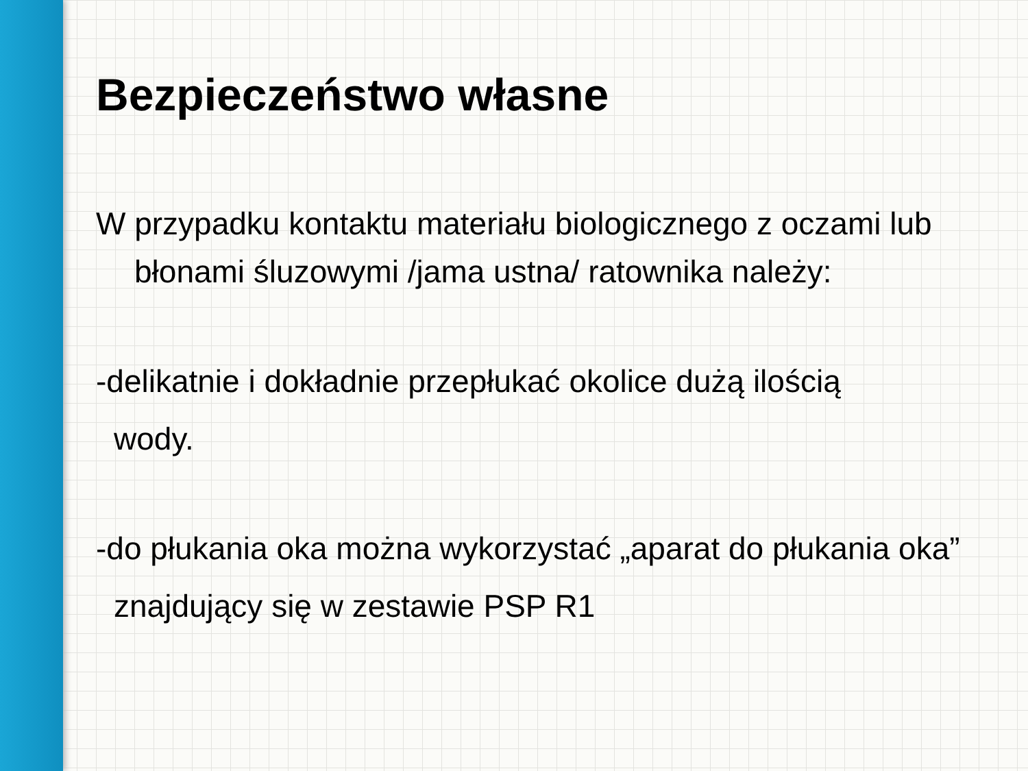Bezpieczeństwo własne
W przypadku kontaktu materiału biologicznego z oczami lub błonami śluzowymi /jama ustna/ ratownika należy:
-delikatnie i dokładnie przepłukać okolice dużą ilością
wody.
-do płukania oka można wykorzystać „aparat do płukania oka”
znajdujący się w zestawie PSP R1